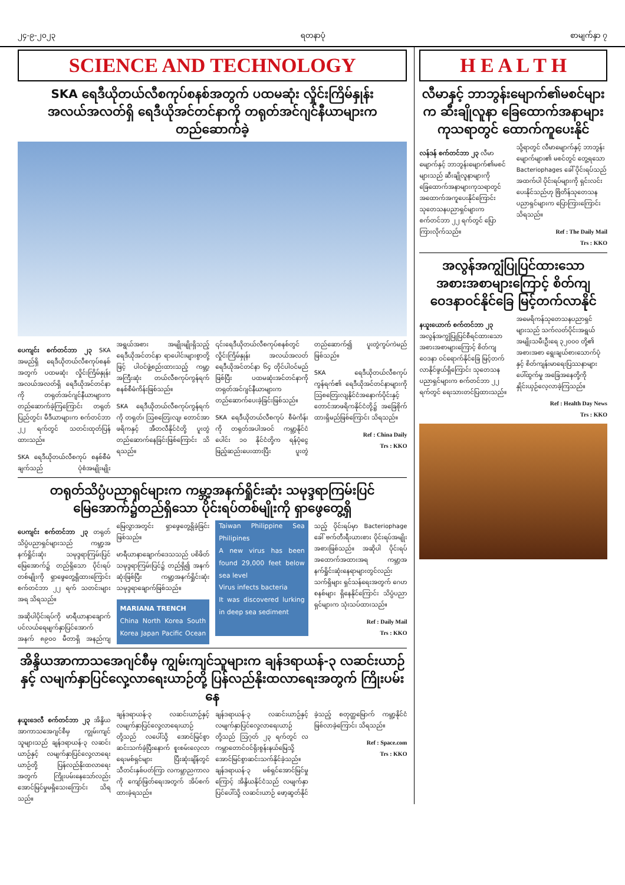၂၄-၉-၂၀၂၃ ရတနာပုံ စာမျက်နှာ ၇
SCIENCE AND TECHNOLOGY
SKA ရေဒီယိုတယ်လီစကုပ်စနစ်အတွက် ပထမဆုံး လှိုင်းကြိမ်နှုန်းအလယ်အလတ်ရှိ ရေဒီယိုအင်တင်နာကို တရုတ်အင်ဂျင်နီယာများက တည်ဆောက်ခဲ့
ပေကျင်း စက်တင်ဘာ ၂၃ SKA အမည်ရှိ ရေဒီယိုတယ်လီစကုပ်စနစ်အတွက် ပထမဆုံး လှိုင်းကြိမ်နှုန်း အလယ်အလတ်ရှိ ရေဒီယိုအင်တင်နာကို တရုတ်အင်ဂျင်နီယာများက တည်ဆောက်ခဲ့ကြကြောင်း တရုတ်ပြည်တွင်း မီဒီယာများက စက်တင်ဘာ ၂၂ ရက်တွင် သတင်းထုတ်ပြန်ထားသည်။
SKA ရေဒီယိုတယ်လီစကုပ် စနစ်စီမံချက်သည် ပုံစံအမျိုးမျိုး အရွယ်အစား အမျိုးမျိုးရှိသည့် ရေဒီယိုအင်တင်နာ ရာပေါင်းများစွာတို့ဖြင့် ပါဝင်ဖွဲ့စည်းထားသည့် ကမ္ဘာ့အကြီးဆုံး တယ်လီစကုပ်ကွန်ရက်စနစ်စီမံကိန်းဖြစ်သည်။
SKA ရေဒီယိုတယ်လီစကုပ်ကွန်ရက်ကို တရုတ်၊ ဩစတြေးလျ၊ တောင်အာဖရိကနှင့် အီတလီနိုင်ငံတို့ ပူးတွဲတည်ဆောက်နေခြင်းဖြစ်ကြောင်း သိရသည်။
၎င်းရေဒီယိုတယ်လီစကုပ်စနစ်တွင် လှိုင်းကြိမ်နှုန်း အလယ်အလတ် ရေဒီယိုအင်တင်နာ ၆၄ တိုင်ပါဝင်မည်ဖြစ်ပြီး ပထမဆုံးအင်တင်နာကို တရုတ်အင်ဂျင်နီယာများက တည်ဆောက်ပေးခဲ့ခြင်းဖြစ်သည်။
SKA ရေဒီယိုတယ်လီစကုပ် စီမံကိန်းကို တရုတ်အပါအဝင် ကမ္ဘာ့နိုင်ငံပေါင်း ၁၀ နိုင်ငံတို့က ရန်ပုံငွေ ဖြည့်ဆည်းပေးထားပြီး ပူးတွဲတည်ဆောက်၍ ပူးတွဲကွပ်ကဲမည်ဖြစ်သည်။
SKA ရေဒီယိုတယ်လီစကုပ်ကွန်ရက်၏ ရေဒီယိုအင်တင်နာများကို ဩစတြေးလျနိုင်ငံအနောက်ပိုင်းနှင့် တောင်အာဖရိကနိုင်ငံတို့၌ အခြေစိုက်ထားရှိမည်ဖြစ်ကြောင်း သိရသည်။
Ref : China Daily
Trs : KKO
တရုတ်သိပ္ပံပညာရှင်များက ကမ္ဘာ့အနက်ရှိုင်းဆုံး သမုဒ္ဒရာကြမ်းပြင်မြေအောက်၌တည်ရှိသော ပိုင်းရပ်တစ်မျိုးကို ရှာဖွေတွေ့ရှိ
ပေကျင်း စက်တင်ဘာ ၂၃ တရုတ်သိပ္ပံပညာရှင်များသည် ကမ္ဘာ့အနက်ရှိုင်းဆုံး သမုဒ္ဒရာကြမ်းပြင်မြေအောက်၌ တည်ရှိသော ပိုင်းရပ်တစ်မျိုးကို ရှာဖွေတွေ့ရှိထားကြောင်း စက်တင်ဘာ ၂၂ ရက် သတင်းများအရ သိရသည်။
အဆိုပါပိုင်းရပ်ကို မာရီယာနာချောက် ပင်လယ်ရေမျက်နှာပြင်အောက် အနက် ၈၉၀၀ မီတာရှိ အနည်ကျမြေလွှာအတွင်း ရှာဖွေတွေ့ရှိခဲ့ခြင်းဖြစ်သည်။
မာရီယာနာချောက်ဒေသသည် ပစိဖိတ်သမုဒ္ဒရာကြမ်းပြင်၌ တည်ရှိ၍ အနက်ဆုံးဖြစ်ပြီး ကမ္ဘာ့အနက်ရှိုင်းဆုံး သမုဒ္ဒရာချောက်ဖြစ်သည်။
MARIANA TRENCH
China North Korea South Korea Japan Pacific Ocean Taiwan Philippine Sea Philipines
A new virus has been found 29,000 feet below sea level
Virus infects bacteria
It was discovered lurking in deep sea sediment
သည့် ပိုင်းရပ်မှာ Bacteriophage ခေါ် ဗက်တီးရီးယားစား ပိုင်းရပ်အမျိုးအစားဖြစ်သည်။ အဆိုပါ ပိုင်းရပ်အထောက်အထားအရ ကမ္ဘာ့အနက်ရှိုင်းဆုံးနေရာများတွင်လည်း သက်ရှိများ ရှင်သန်ရေးအတွက် ဂေဟစနစ်များ ရှိနေနိုင်ကြောင်း သိပ္ပံပညာရှင်များက သုံးသပ်ထားသည်။
Ref : Daily Mail
Trs : KKO
အိန္ဒိယအာကာသအေဂျင်စီမှ ကျွမ်းကျင်သူများက ချန်ဒရာယန်-၃ လဆင်းယာဉ်နှင့် လမျက်နှာပြင်လှေ့လာရေးယာဉ်တို့ ပြန်လည်နိုးထလာရေးအတွက် ကြိုးပမ်းနေ
နယူးဒေလီ စက်တင်ဘာ ၂၃ အိန္ဒိယအာကာသအေဂျင်စီမှ ကျွမ်းကျင်သူများသည် ချန်ဒရာယန်-၃ လဆင်းယာဉ်နှင့် လမျက်နှာပြင်လှေ့လာရေးယာဉ်တို့ ပြန်လည်နိုးထလာရေးအတွက် ကြိုးပမ်းနေသော်လည်း အောင်မြင်မှုမရှိသေးကြောင်း သိရသည်။
ချန်ဒရာယန်-၃ လဆင်းယာဉ်နှင့် လမျက်နှာပြင်လှေ့လာရေးယာဉ်တို့သည် လပေါ်သို့ အောင်မြင်စွာ ဆင်းသက်ခဲ့ပြီးနောက် စူးစမ်းလေ့လာရေးမစ်ရှင်များ ပြီးဆုံးချိန်တွင် သီတင်းနှစ်ပတ်ကြာ လကမ္ဘာညကာလကို ကျော်ဖြတ်ရေးအတွက် အိပ်စက်ထားခဲ့ရသည်။
ချန်ဒရာယန်-၃ လဆင်းယာဉ်နှင့် လမျက်နှာပြင်လှေ့လာရေးယာဉ်တို့သည် ဩဂုတ် ၂၃ ရက်တွင် လကမ္ဘာတောင်ဝင်ရိုးစွန်းနယ်မြေသို့ အောင်မြင်စွာဆင်းသက်နိုင်ခဲ့သည်။ ချန်ဒရာယန်-၃ မစ်ရှင်အောင်မြင်မှုကြောင့် အိန္ဒိယနိုင်ငံသည် လမျက်နှာပြင်ပေါ်သို့ လဆင်းယာဉ် ဖော့ဆွတ်နိုင်ခဲ့သည့် စတုတ္ထမြောက် ကမ္ဘာ့နိုင်ငံဖြစ်လာခဲ့ကြောင်း သိရသည်။
Ref : Space.com
Trs : KKO
H E A L T H
လီမာနှင့် ဘာဘွန်းမျောက်၏မစင်များက ဆီးချိုလူနာ ခြေထောက်အနာများကုသရာတွင် ထောက်ကူပေးနိုင်
လန်ဒန် စက်တင်ဘာ ၂၃ လီမာမျောက်နှင့် ဘာဘွန်းမျောက်၏မစင်များသည် ဆီးချိုလူနာများကို ခြေထောက်အနာများကုသရာတွင် အထောက်အကူပေးနိုင်ကြောင်း သုတေသနပညာရှင်များက စက်တင်ဘာ ၂၂ ရက်တွင် ပြောကြားလိုက်သည်။
သို့ရာတွင် လီမာမျောက်နှင့် ဘာဘွန်းမျောက်များ၏ မစင်တွင် တွေ့ရသော Bacteriophages ခေါ် ပိုင်းရပ်သည် အထက်ပါ ပိုင်းရပ်များကို ရှင်းလင်းပေးနိုင်သည်ဟု ဗြိတိန်သုတေသနပညာရှင်များက ပြောကြားကြောင်း သိရသည်။
Ref : The Daily Mail
Trs : KKO
အလွန်အကျွံပြုပြင်ထားသော အစားအစာများကြောင့် စိတ်ကျဝေဒနာဝင်နိုင်ခြေ မြင့်တက်လာနိုင်
နယူးယောက် စက်တင်ဘာ ၂၃ အလွန်အကျွံပြုပြင်စီရင်ထားသော အစားအစာများကြောင့် စိတ်ကျဝေဒနာ ဝင်ရောက်နိုင်ခြေ မြင့်တက်လာနိုင်ဖွယ်ရှိကြောင်း သုတေသနပညာရှင်များက စက်တင်ဘာ ၂၂ ရက်တွင် ရေးသားတင်ပြထားသည်။
အမေရိကန်သုတေသနပညာရှင်များသည် သက်လတ်ပိုင်းအရွယ် အမျိုးသမီးဦးရေ ၃၂၀၀၀ တို့၏ အစားအစာ ရွေးချယ်စားသောက်ပုံနှင့် စိတ်ကျန်းမာရေးပြဿနာများပေါ်ထွက်မှု အခြေအနေတို့ကို နှိုင်းယှဉ်လေ့လာခဲ့ကြသည်။
Ref : Health Day News
Trs : KKO